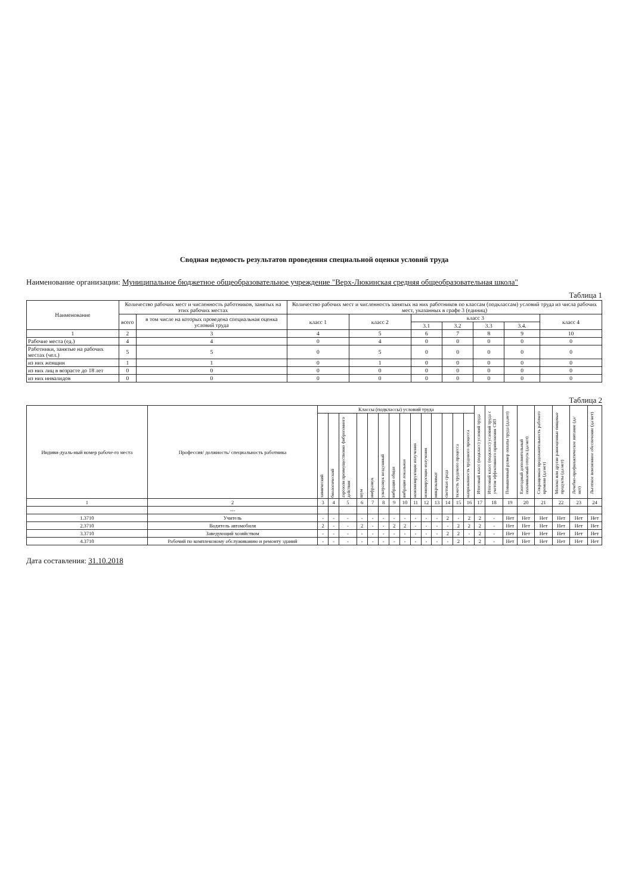Сводная ведомость результатов проведения специальной оценки условий труда
Наименование организации: Муниципальное бюджетное общеобразовательное учреждение "Верх-Люкинская средняя общеобразовательная школа"
Таблица 1
| Наименование | Количество рабочих мест и численность работников, занятых на этих рабочих местах | | Количество рабочих мест и численность занятых на них работников по классам (подклассам) условий труда из числа рабочих мест, указанных в графе 3 (единиц) | | | | | | |
| --- | --- | --- | --- | --- | --- | --- | --- | --- | --- |
| | всего | в том числе на которых проведена специальная оценка условий труда | класс 1 | класс 2 | класс 3 | | | | класс 4 |
| | | | | | 3.1 | 3.2 | 3.3 | 3.4. | |
| 1 | 2 | 3 | 4 | 5 | 6 | 7 | 8 | 9 | 10 |
| Рабочие места (ед.) | 4 | 4 | 0 | 4 | 0 | 0 | 0 | 0 | 0 |
| Работники, занятые на рабочих местах (чел.) | 5 | 5 | 0 | 5 | 0 | 0 | 0 | 0 | 0 |
| из них женщин | 1 | 1 | 0 | 1 | 0 | 0 | 0 | 0 | 0 |
| из них лиц в возрасте до 18 лет | 0 | 0 | 0 | 0 | 0 | 0 | 0 | 0 | 0 |
| из них инвалидов | 0 | 0 | 0 | 0 | 0 | 0 | 0 | 0 | 0 |
Таблица 2
| Индиви-дуаль-ный номер рабоче-го места | Профессия/ должность/ специальность работника | Классы (подклассы) условий труда | | | | | | | | | | | | | | Итоговый класс (подкласс) условий труда | Итоговый класс (подкласс) условий труда с учетом эффективного применения СИЗ | Повышенный размер оплаты труда (да,нет) | Ежегодный дополнительный оплачиваемый отпуск (да/нет) | Сокращенная продолжительность рабочего времени (да/нет) | Молоко или другие равноценные пищевые продукты (да/нет) | Лечебно-профилактическое питание (да/нет) | Льготное пенсионное обеспечение (да/нет) |
| --- | --- | --- | --- | --- | --- | --- | --- | --- | --- | --- | --- | --- | --- | --- | --- | --- | --- | --- | --- | --- | --- | --- | --- |
| | | химический | биологический | аэрозоли преимущественно фиброгенного действия | шум | инфразвук | ультразвук воздушный | вибрация общая | вибрация локальная | неионизирующие излучения | ионизирующие излучения | микроклимат | световая среда | тяжесть трудового процесса | напряженность трудового процесса | | | | | | | | |
| 1 | 2 | 3 | 4 | 5 | 6 | 7 | 8 | 9 | 10 | 11 | 12 | 13 | 14 | 15 | 16 | 17 | 18 | 19 | 20 | 21 | 22 | 23 | 24 |
| | --- | | | | | | | | | | | | | | | | | | | | | | |
| 1.3710 | Учитель | - | - | - | - | - | - | - | - | - | - | - | 2 | - | 2 | 2 | - | Нет | Нет | Нет | Нет | Нет | Нет |
| 2.3710 | Водитель автомобиля | 2 | - | - | 2 | - | - | 2 | 2 | - | - | - | - | 2 | 2 | 2 | - | Нет | Нет | Нет | Нет | Нет | Нет |
| 3.3710 | Заведующий хозяйством | - | - | - | - | - | - | - | - | - | - | - | 2 | 2 | - | 2 | - | Нет | Нет | Нет | Нет | Нет | Нет |
| 4.3710 | Рабочий по комплексному обслуживанию и ремонту зданий | - | - | - | - | - | - | - | - | - | - | - | - | 2 | - | 2 | - | Нет | Нет | Нет | Нет | Нет | Нет |
Дата составления: 31.10.2018